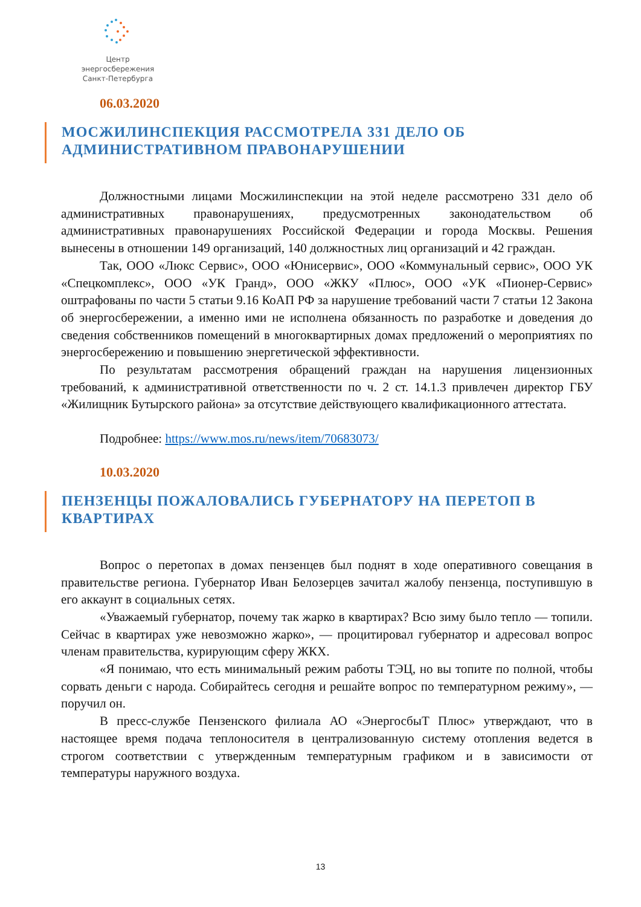Центр энергосбережения
Санкт-Петербурга
06.03.2020
МОСЖИЛИНСПЕКЦИЯ РАССМОТРЕЛА 331 ДЕЛО ОБ АДМИНИСТРАТИВНОМ ПРАВОНАРУШЕНИИ
Должностными лицами Мосжилинспекции на этой неделе рассмотрено 331 дело об административных правонарушениях, предусмотренных законодательством об административных правонарушениях Российской Федерации и города Москвы. Решения вынесены в отношении 149 организаций, 140 должностных лиц организаций и 42 граждан.
Так, ООО «Люкс Сервис», ООО «Юнисервис», ООО «Коммунальный сервис», ООО УК «Спецкомплекс», ООО «УК Гранд», ООО «ЖКУ «Плюс», ООО «УК «Пионер-Сервис» оштрафованы по части 5 статьи 9.16 КоАП РФ за нарушение требований части 7 статьи 12 Закона об энергосбережении, а именно ими не исполнена обязанность по разработке и доведения до сведения собственников помещений в многоквартирных домах предложений о мероприятиях по энергосбережению и повышению энергетической эффективности.
По результатам рассмотрения обращений граждан на нарушения лицензионных требований, к административной ответственности по ч. 2 ст. 14.1.3 привлечен директор ГБУ «Жилищник Бутырского района» за отсутствие действующего квалификационного аттестата.
Подробнее: https://www.mos.ru/news/item/70683073/
10.03.2020
ПЕНЗЕНЦЫ ПОЖАЛОВАЛИСЬ ГУБЕРНАТОРУ НА ПЕРЕТОП В КВАРТИРАХ
Вопрос о перетопах в домах пензенцев был поднят в ходе оперативного совещания в правительстве региона. Губернатор Иван Белозерцев зачитал жалобу пензенца, поступившую в его аккаунт в социальных сетях.
«Уважаемый губернатор, почему так жарко в квартирах? Всю зиму было тепло — топили. Сейчас в квартирах уже невозможно жарко», — процитировал губернатор и адресовал вопрос членам правительства, курирующим сферу ЖКХ.
«Я понимаю, что есть минимальный режим работы ТЭЦ, но вы топите по полной, чтобы сорвать деньги с народа. Собирайтесь сегодня и решайте вопрос по температурном режиму», — поручил он.
В пресс-службе Пензенского филиала АО «ЭнергосбыТ Плюс» утверждают, что в настоящее время подача теплоносителя в централизованную систему отопления ведется в строгом соответствии с утвержденным температурным графиком и в зависимости от температуры наружного воздуха.
13